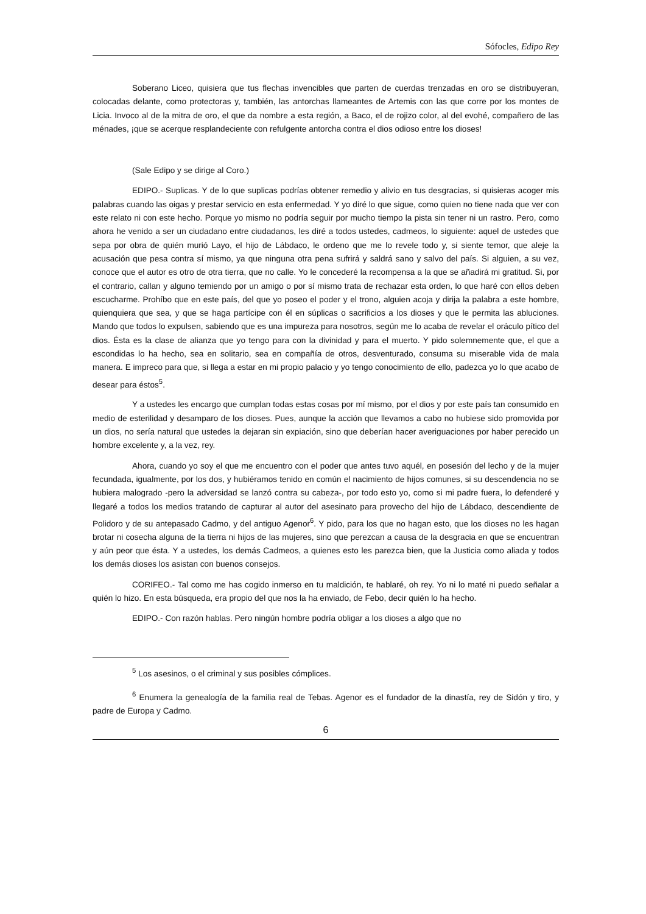Sófocles, Edipo Rey
Soberano Liceo, quisiera que tus flechas invencibles que parten de cuerdas trenzadas en oro se distribuyeran, colocadas delante, como protectoras y, también, las antorchas llameantes de Artemis con las que corre por los montes de Licia. Invoco al de la mitra de oro, el que da nombre a esta región, a Baco, el de rojizo color, al del evohé, compañero de las ménades, ¡que se acerque resplandeciente con refulgente antorcha contra el dios odioso entre los dioses!
(Sale Edipo y se dirige al Coro.)
EDIPO.- Suplicas. Y de lo que suplicas podrías obtener remedio y alivio en tus desgracias, si quisieras acoger mis palabras cuando las oigas y prestar servicio en esta enfermedad. Y yo diré lo que sigue, como quien no tiene nada que ver con este relato ni con este hecho. Porque yo mismo no podría seguir por mucho tiempo la pista sin tener ni un rastro. Pero, como ahora he venido a ser un ciudadano entre ciudadanos, les diré a todos ustedes, cadmeos, lo siguiente: aquel de ustedes que sepa por obra de quién murió Layo, el hijo de Lábdaco, le ordeno que me lo revele todo y, si siente temor, que aleje la acusación que pesa contra sí mismo, ya que ninguna otra pena sufrirá y saldrá sano y salvo del país. Si alguien, a su vez, conoce que el autor es otro de otra tierra, que no calle. Yo le concederé la recompensa a la que se añadirá mi gratitud. Si, por el contrario, callan y alguno temiendo por un amigo o por sí mismo trata de rechazar esta orden, lo que haré con ellos deben escucharme. Prohíbo que en este país, del que yo poseo el poder y el trono, alguien acoja y dirija la palabra a este hombre, quienquiera que sea, y que se haga partícipe con él en súplicas o sacrificios a los dioses y que le permita las abluciones. Mando que todos lo expulsen, sabiendo que es una impureza para nosotros, según me lo acaba de revelar el oráculo pítico del dios. Ésta es la clase de alianza que yo tengo para con la divinidad y para el muerto. Y pido solemnemente que, el que a escondidas lo ha hecho, sea en solitario, sea en compañía de otros, desventurado, consuma su miserable vida de mala manera. E impreco para que, si llega a estar en mi propio palacio y yo tengo conocimiento de ello, padezca yo lo que acabo de desear para éstos<sup>5</sup>.
Y a ustedes les encargo que cumplan todas estas cosas por mí mismo, por el dios y por este país tan consumido en medio de esterilidad y desamparo de los dioses. Pues, aunque la acción que llevamos a cabo no hubiese sido promovida por un dios, no sería natural que ustedes la dejaran sin expiación, sino que deberían hacer averiguaciones por haber perecido un hombre excelente y, a la vez, rey.
Ahora, cuando yo soy el que me encuentro con el poder que antes tuvo aquél, en posesión del lecho y de la mujer fecundada, igualmente, por los dos, y hubiéramos tenido en común el nacimiento de hijos comunes, si su descendencia no se hubiera malogrado -pero la adversidad se lanzó contra su cabeza-, por todo esto yo, como si mi padre fuera, lo defenderé y llegaré a todos los medios tratando de capturar al autor del asesinato para provecho del hijo de Lábdaco, descendiente de Polidoro y de su antepasado Cadmo, y del antiguo Agenor<sup>6</sup>. Y pido, para los que no hagan esto, que los dioses no les hagan brotar ni cosecha alguna de la tierra ni hijos de las mujeres, sino que perezcan a causa de la desgracia en que se encuentran y aún peor que ésta. Y a ustedes, los demás Cadmeos, a quienes esto les parezca bien, que la Justicia como aliada y todos los demás dioses los asistan con buenos consejos.
CORIFEO.- Tal como me has cogido inmerso en tu maldición, te hablaré, oh rey. Yo ni lo maté ni puedo señalar a quién lo hizo. En esta búsqueda, era propio del que nos la ha enviado, de Febo, decir quién lo ha hecho.
EDIPO.- Con razón hablas. Pero ningún hombre podría obligar a los dioses a algo que no
<sup>5</sup> Los asesinos, o el criminal y sus posibles cómplices.
<sup>6</sup> Enumera la genealogía de la familia real de Tebas. Agenor es el fundador de la dinastía, rey de Sidón y tiro, y padre de Europa y Cadmo.
6